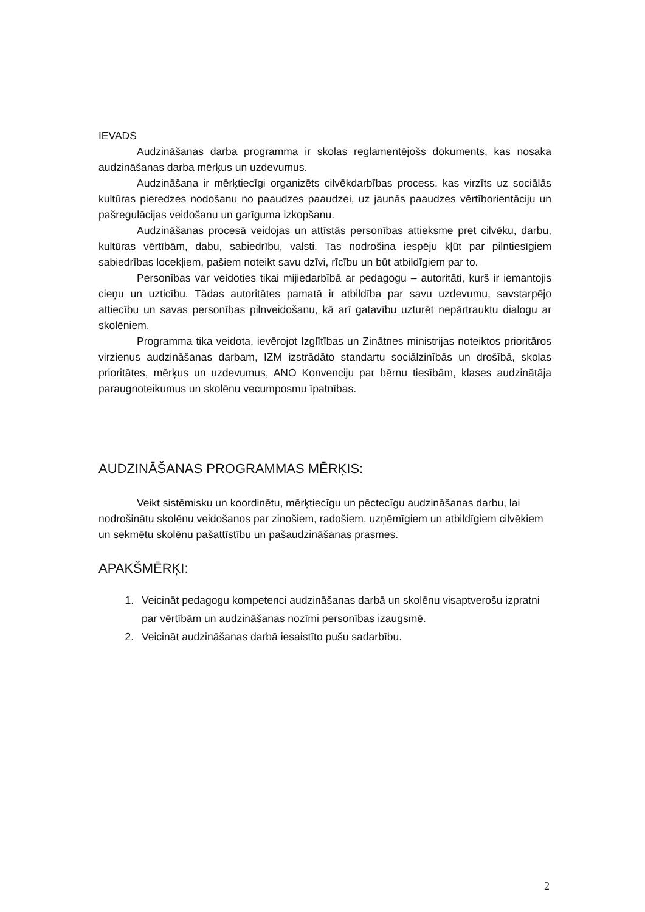IEVADS
Audzināšanas darba programma ir skolas reglamentējošs dokuments, kas nosaka audzināšanas darba mērķus un uzdevumus.
Audzināšana ir mērķtiecīgi organizēts cilvēkdarbības process, kas virzīts uz sociālās kultūras pieredzes nodošanu no paaudzes paaudzei, uz jaunās paaudzes vērtīborientāciju un pašregulācijas veidošanu un garīguma izkopšanu.
Audzināšanas procesā veidojas un attīstās personības attieksme pret cilvēku, darbu, kultūras vērtībām, dabu, sabiedrību, valsti. Tas nodrošina iespēju kļūt par pilntiesīgiem sabiedrības locekļiem, pašiem noteikt savu dzīvi, rīcību un būt atbildīgiem par to.
Personības var veidoties tikai mijiedarbībā ar pedagogu – autoritāti, kurš ir iemantojis cieņu un uzticību. Tādas autoritātes pamatā ir atbildība par savu uzdevumu, savstarpējo attiecību un savas personības pilnveidošanu, kā arī gatavību uzturēt nepārtrauktu dialogu ar skolēniem.
Programma tika veidota, ievērojot Izglītības un Zinātnes ministrijas noteiktos prioritāros virzienus audzināšanas darbam, IZM izstrādāto standartu sociālzinībās un drošībā, skolas prioritātes, mērķus un uzdevumus, ANO Konvenciju par bērnu tiesībām, klases audzinātāja paraugnoteikumus un skolēnu vecumposmu īpatnības.
AUDZINĀŠANAS PROGRAMMAS MĒRĶIS:
Veikt sistēmisku un koordinētu, mērķtiecīgu un pēctecīgu audzināšanas darbu, lai nodrošinātu skolēnu veidošanos par zinošiem, radošiem, uzņēmīgiem un atbildīgiem cilvēkiem un sekmētu skolēnu pašattīstību un pašaudzināšanas prasmes.
APAKŠMĒRĶI:
1. Veicināt pedagogu kompetenci audzināšanas darbā un skolēnu visaptverošu izpratni par vērtībām un audzināšanas nozīmi personības izaugsmē.
2. Veicināt audzināšanas darbā iesaistīto pušu sadarbību.
2